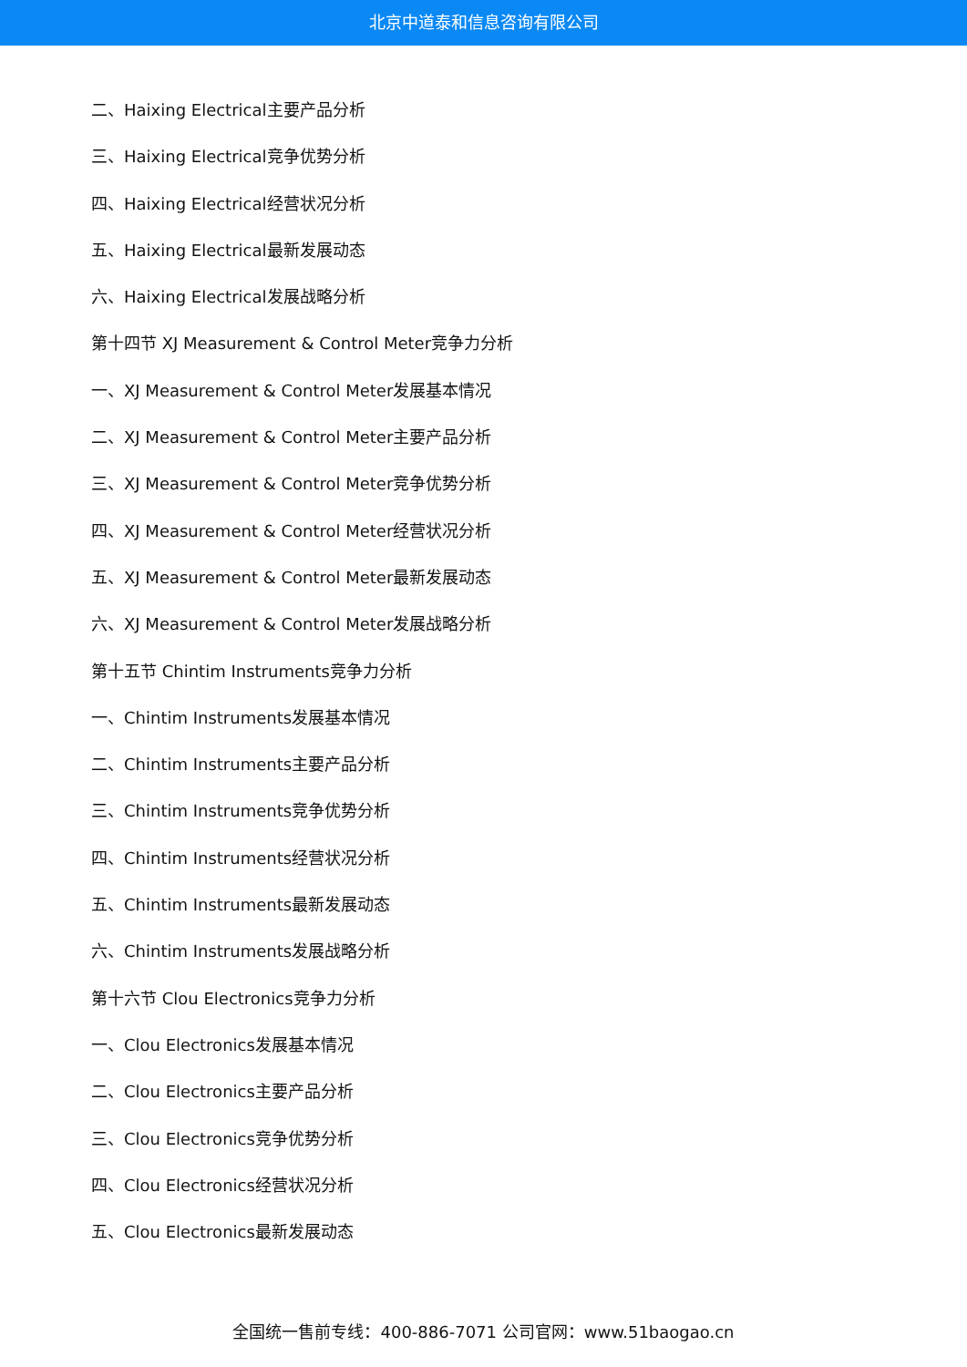北京中道泰和信息咨询有限公司
二、Haixing Electrical主要产品分析
三、Haixing Electrical竞争优势分析
四、Haixing Electrical经营状况分析
五、Haixing Electrical最新发展动态
六、Haixing Electrical发展战略分析
第十四节 XJ Measurement & Control Meter竞争力分析
一、XJ Measurement & Control Meter发展基本情况
二、XJ Measurement & Control Meter主要产品分析
三、XJ Measurement & Control Meter竞争优势分析
四、XJ Measurement & Control Meter经营状况分析
五、XJ Measurement & Control Meter最新发展动态
六、XJ Measurement & Control Meter发展战略分析
第十五节 Chintim Instruments竞争力分析
一、Chintim Instruments发展基本情况
二、Chintim Instruments主要产品分析
三、Chintim Instruments竞争优势分析
四、Chintim Instruments经营状况分析
五、Chintim Instruments最新发展动态
六、Chintim Instruments发展战略分析
第十六节 Clou Electronics竞争力分析
一、Clou Electronics发展基本情况
二、Clou Electronics主要产品分析
三、Clou Electronics竞争优势分析
四、Clou Electronics经营状况分析
五、Clou Electronics最新发展动态
全国统一售前专线：400-886-7071 公司官网：www.51baogao.cn